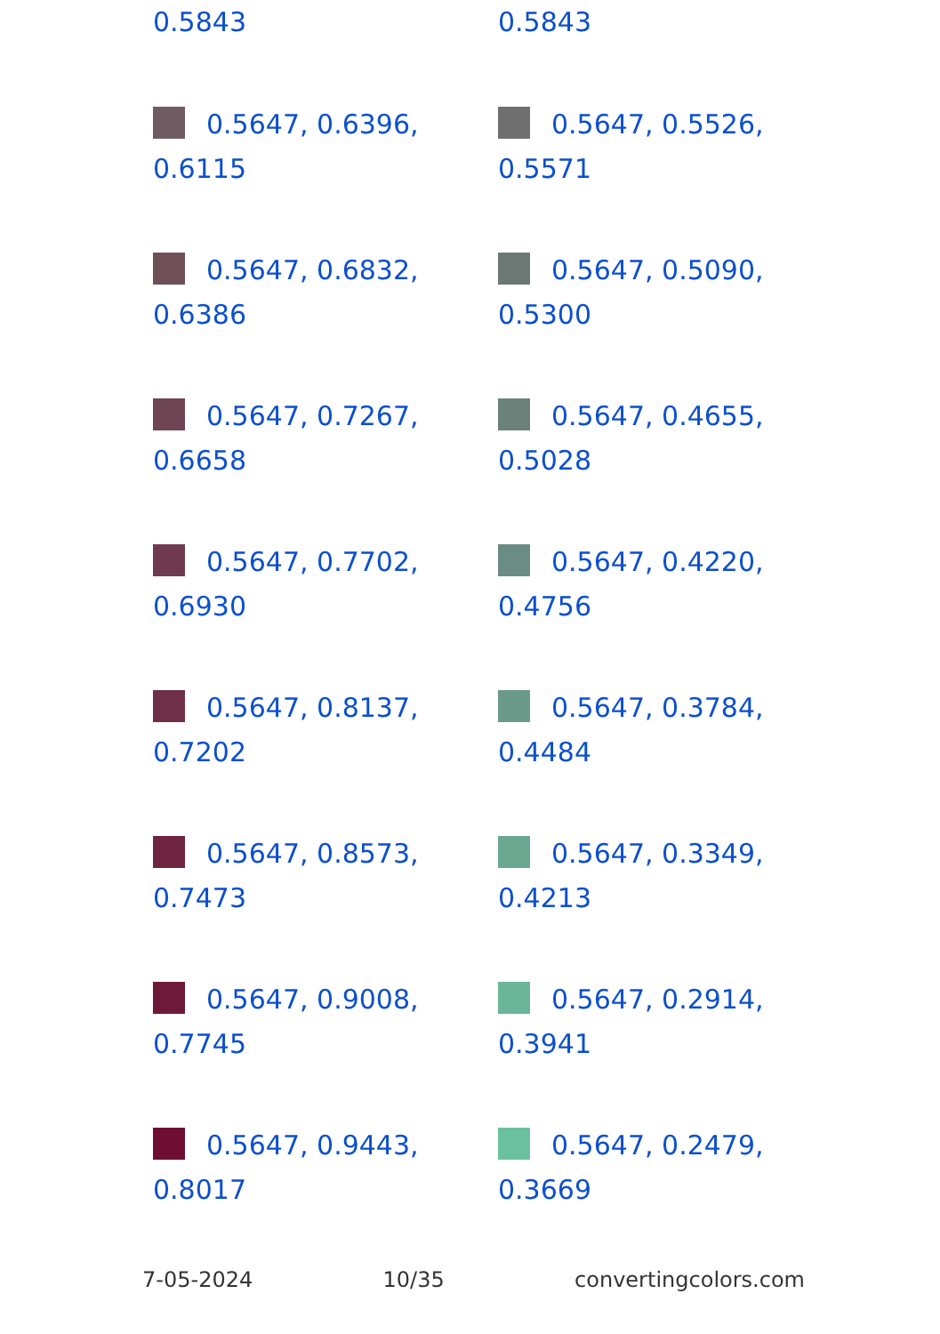0.5843
0.5843
0.5647, 0.6396,
0.6115
0.5647, 0.5526,
0.5571
0.5647, 0.6832,
0.6386
0.5647, 0.5090,
0.5300
0.5647, 0.7267,
0.6658
0.5647, 0.4655,
0.5028
0.5647, 0.7702,
0.6930
0.5647, 0.4220,
0.4756
0.5647, 0.8137,
0.7202
0.5647, 0.3784,
0.4484
0.5647, 0.8573,
0.7473
0.5647, 0.3349,
0.4213
0.5647, 0.9008,
0.7745
0.5647, 0.2914,
0.3941
0.5647, 0.9443,
0.8017
0.5647, 0.2479,
0.3669
7-05-2024 10/35 convertingcolors.com